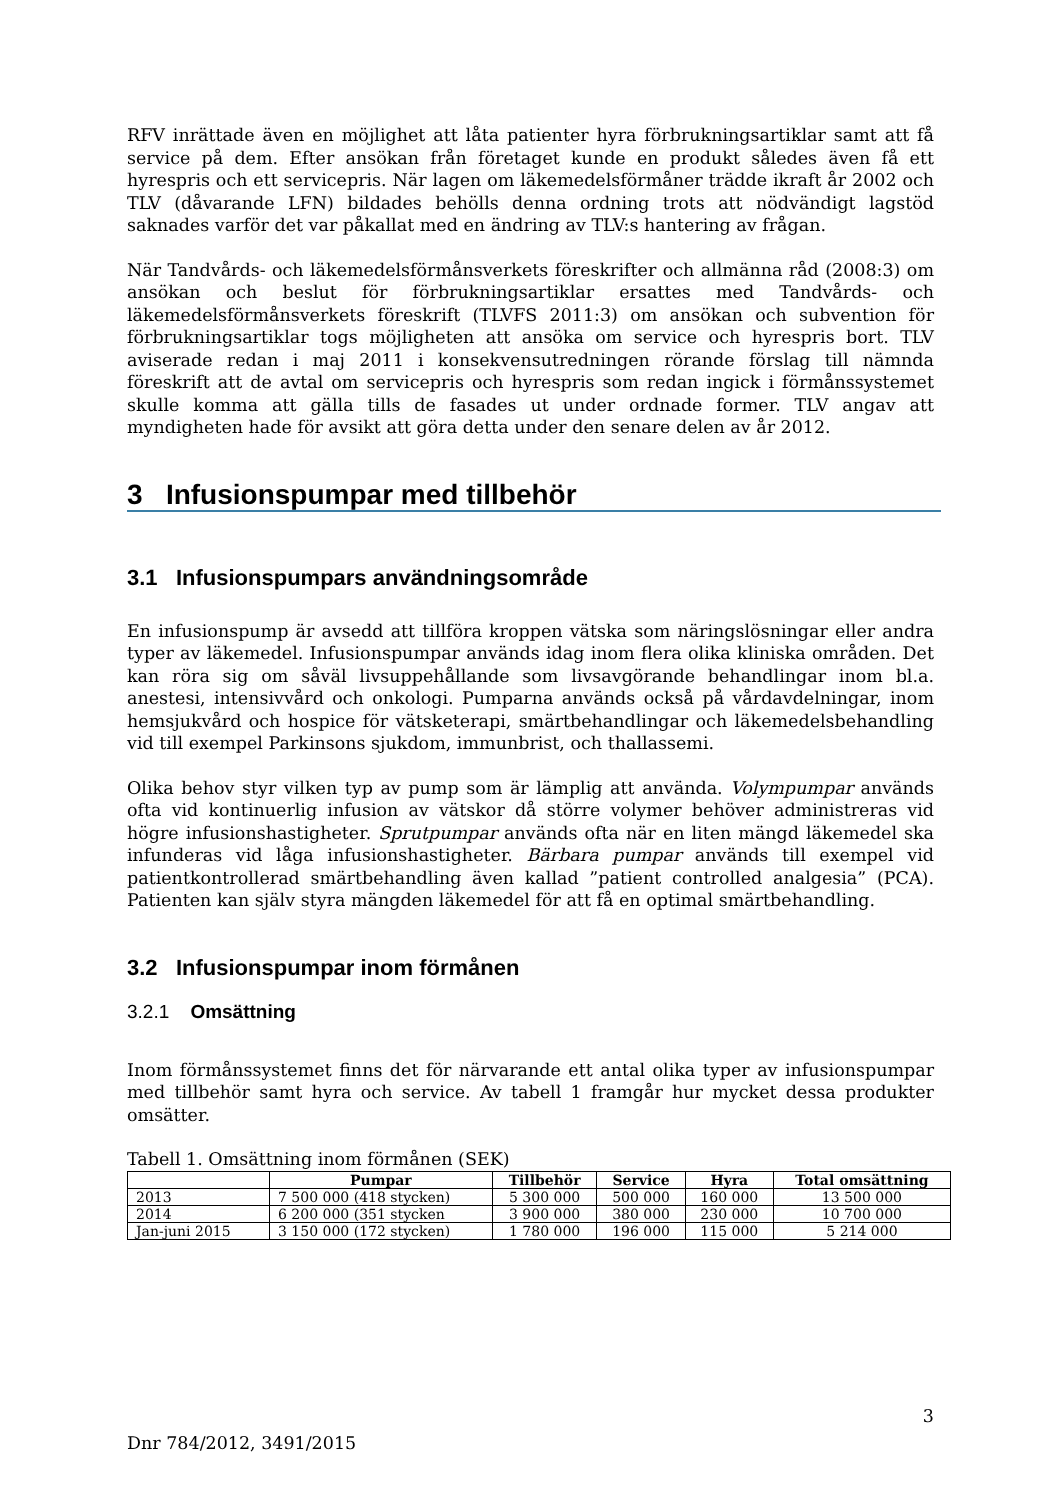RFV inrättade även en möjlighet att låta patienter hyra förbrukningsartiklar samt att få service på dem. Efter ansökan från företaget kunde en produkt således även få ett hyrespris och ett servicepris. När lagen om läkemedelsförmåner trädde ikraft år 2002 och TLV (dåvarande LFN) bildades behölls denna ordning trots att nödvändigt lagstöd saknades varför det var påkallat med en ändring av TLV:s hantering av frågan.
När Tandvårds- och läkemedelsförmånsverkets föreskrifter och allmänna råd (2008:3) om ansökan och beslut för förbrukningsartiklar ersattes med Tandvårds- och läkemedelsförmånsverkets föreskrift (TLVFS 2011:3) om ansökan och subvention för förbrukningsartiklar togs möjligheten att ansöka om service och hyrespris bort. TLV aviserade redan i maj 2011 i konsekvensutredningen rörande förslag till nämnda föreskrift att de avtal om servicepris och hyrespris som redan ingick i förmånssystemet skulle komma att gälla tills de fasades ut under ordnade former. TLV angav att myndigheten hade för avsikt att göra detta under den senare delen av år 2012.
3 Infusionspumpar med tillbehör
3.1 Infusionspumpars användningsområde
En infusionspump är avsedd att tillföra kroppen vätska som näringslösningar eller andra typer av läkemedel. Infusionspumpar används idag inom flera olika kliniska områden. Det kan röra sig om såväl livsuppehållande som livsavgörande behandlingar inom bl.a. anestesi, intensivvård och onkologi. Pumparna används också på vårdavdelningar, inom hemsjukvård och hospice för vätsketerapi, smärtbehandlingar och läkemedelsbehandling vid till exempel Parkinsons sjukdom, immunbrist, och thallassemi.
Olika behov styr vilken typ av pump som är lämplig att använda. Volympumpar används ofta vid kontinuerlig infusion av vätskor då större volymer behöver administreras vid högre infusionshastigheter. Sprutpumpar används ofta när en liten mängd läkemedel ska infunderas vid låga infusionshastigheter. Bärbara pumpar används till exempel vid patientkontrollerad smärtbehandling även kallad ”patient controlled analgesia” (PCA). Patienten kan själv styra mängden läkemedel för att få en optimal smärtbehandling.
3.2 Infusionspumpar inom förmånen
3.2.1 Omsättning
Inom förmånssystemet finns det för närvarande ett antal olika typer av infusionspumpar med tillbehör samt hyra och service. Av tabell 1 framgår hur mycket dessa produkter omsätter.
Tabell 1. Omsättning inom förmånen (SEK)
| | Pumpar | Tillbehör | Service | Hyra | Total omsättning |
| --- | --- | --- | --- | --- | --- |
| 2013 | 7 500 000 (418 stycken) | 5 300 000 | 500 000 | 160 000 | 13 500 000 |
| 2014 | 6 200 000 (351 stycken | 3 900 000 | 380 000 | 230 000 | 10 700 000 |
| Jan-juni 2015 | 3 150 000 (172 stycken) | 1 780 000 | 196 000 | 115 000 | 5 214 000 |
3
Dnr 784/2012, 3491/2015